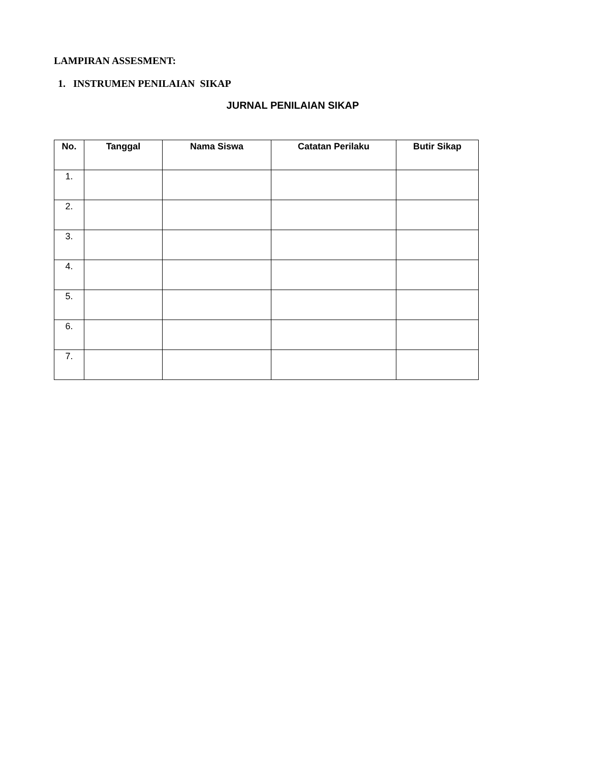LAMPIRAN ASSESMENT:
1. INSTRUMEN PENILAIAN SIKAP
JURNAL PENILAIAN SIKAP
| No. | Tanggal | Nama Siswa | Catatan Perilaku | Butir Sikap |
| --- | --- | --- | --- | --- |
| 1. | | | | |
| 2. | | | | |
| 3. | | | | |
| 4. | | | | |
| 5. | | | | |
| 6. | | | | |
| 7. | | | | |